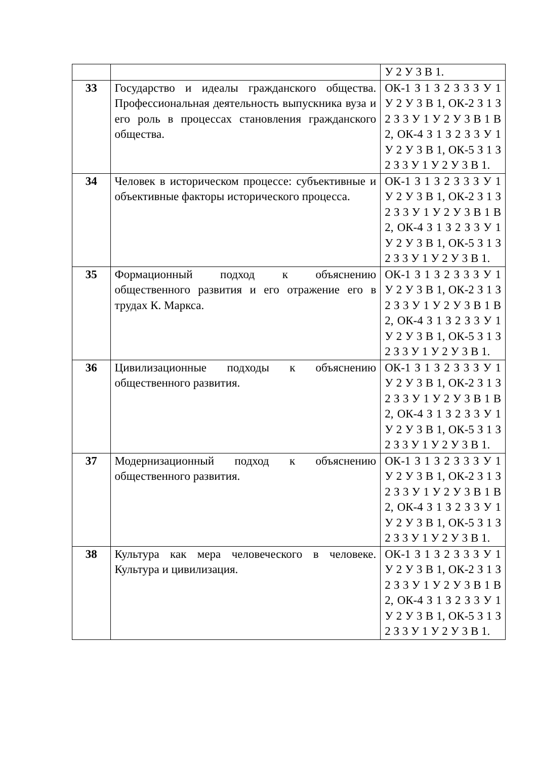| | | У 2 У 3 В 1. |
| 33 | Государство и идеалы гражданского общества. Профессиональная деятельность выпускника вуза и его роль в процессах становления гражданского общества. | ОК-1 З 1 З 2 З 3 З У 1 У 2 У 3 В 1, ОК-2 З 1 З 2 З 3 У 1 У 2 У 3 В 1 В 2, ОК-4 З 1 З 2 З 3 У 1 У 2 У 3 В 1, ОК-5 З 1 З 2 З 3 У 1 У 2 У 3 В 1. |
| 34 | Человек в историческом процессе: субъективные и объективные факторы исторического процесса. | ОК-1 З 1 З 2 З 3 З У 1 У 2 У 3 В 1, ОК-2 З 1 З 2 З 3 У 1 У 2 У 3 В 1 В 2, ОК-4 З 1 З 2 З 3 У 1 У 2 У 3 В 1, ОК-5 З 1 З 2 З 3 У 1 У 2 У 3 В 1. |
| 35 | Формационный подход к объяснению общественного развития и его отражение его в трудах К. Маркса. | ОК-1 З 1 З 2 З 3 З У 1 У 2 У 3 В 1, ОК-2 З 1 З 2 З 3 У 1 У 2 У 3 В 1 В 2, ОК-4 З 1 З 2 З 3 У 1 У 2 У 3 В 1, ОК-5 З 1 З 2 З 3 У 1 У 2 У 3 В 1. |
| 36 | Цивилизационные подходы к объяснению общественного развития. | ОК-1 З 1 З 2 З 3 З У 1 У 2 У 3 В 1, ОК-2 З 1 З 2 З 3 У 1 У 2 У 3 В 1 В 2, ОК-4 З 1 З 2 З 3 У 1 У 2 У 3 В 1, ОК-5 З 1 З 2 З 3 У 1 У 2 У 3 В 1. |
| 37 | Модернизационный подход к объяснению общественного развития. | ОК-1 З 1 З 2 З 3 З У 1 У 2 У 3 В 1, ОК-2 З 1 З 2 З 3 У 1 У 2 У 3 В 1 В 2, ОК-4 З 1 З 2 З 3 У 1 У 2 У 3 В 1, ОК-5 З 1 З 2 З 3 У 1 У 2 У 3 В 1. |
| 38 | Культура как мера человеческого в человеке. Культура и цивилизация. | ОК-1 З 1 З 2 З 3 З У 1 У 2 У 3 В 1, ОК-2 З 1 З 2 З 3 У 1 У 2 У 3 В 1 В 2, ОК-4 З 1 З 2 З 3 У 1 У 2 У 3 В 1, ОК-5 З 1 З 2 З 3 У 1 У 2 У 3 В 1. |